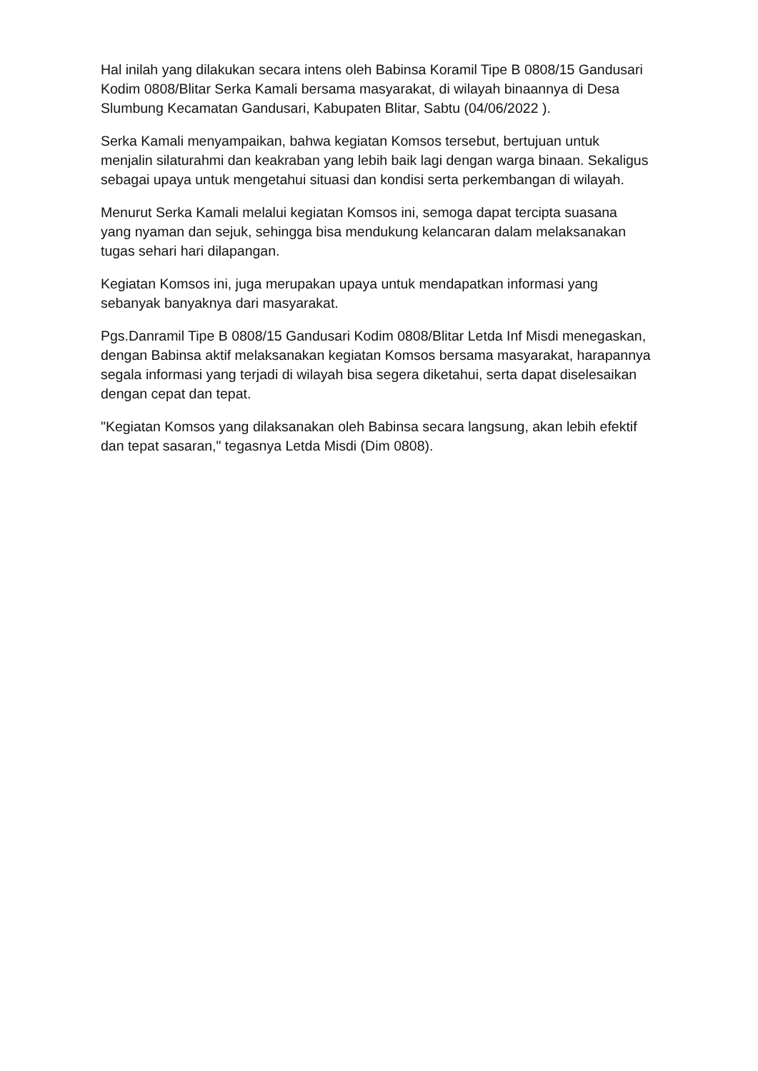Hal inilah yang dilakukan secara intens oleh Babinsa Koramil Tipe B 0808/15 Gandusari Kodim 0808/Blitar Serka Kamali bersama masyarakat, di wilayah binaannya di Desa Slumbung Kecamatan Gandusari, Kabupaten Blitar, Sabtu (04/06/2022 ).
Serka Kamali menyampaikan, bahwa kegiatan Komsos tersebut, bertujuan untuk menjalin silaturahmi dan keakraban yang lebih baik lagi dengan warga binaan. Sekaligus sebagai upaya untuk mengetahui situasi dan kondisi serta perkembangan di wilayah.
Menurut Serka Kamali melalui kegiatan Komsos ini, semoga dapat tercipta suasana yang nyaman dan sejuk, sehingga bisa mendukung kelancaran dalam melaksanakan tugas sehari hari dilapangan.
Kegiatan Komsos ini, juga merupakan upaya untuk mendapatkan informasi yang sebanyak banyaknya dari masyarakat.
Pgs.Danramil Tipe B 0808/15 Gandusari Kodim 0808/Blitar Letda Inf Misdi menegaskan, dengan Babinsa aktif melaksanakan kegiatan Komsos bersama masyarakat, harapannya segala informasi yang terjadi di wilayah bisa segera diketahui, serta dapat diselesaikan dengan cepat dan tepat.
"Kegiatan Komsos yang dilaksanakan oleh Babinsa secara langsung, akan lebih efektif dan tepat sasaran," tegasnya Letda Misdi (Dim 0808).